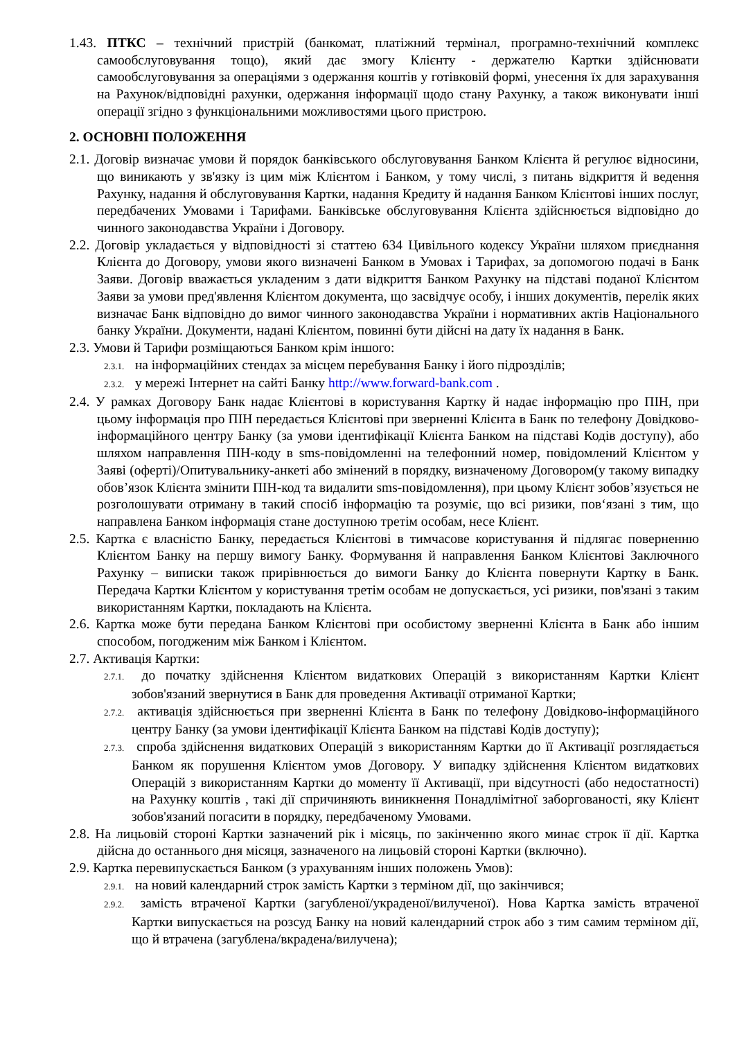1.43. ПТКС – технічний пристрій (банкомат, платіжний термінал, програмно-технічний комплекс самообслуговування тощо), який дає змогу Клієнту - держателю Картки здійснювати самообслуговування за операціями з одержання коштів у готівковій формі, унесення їх для зарахування на Рахунок/відповідні рахунки, одержання інформації щодо стану Рахунку, а також виконувати інші операції згідно з функціональними можливостями цього пристрою.
2. ОСНОВНІ ПОЛОЖЕННЯ
2.1. Договір визначає умови й порядок банківського обслуговування Банком Клієнта й регулює відносини, що виникають у зв'язку із цим між Клієнтом і Банком, у тому числі, з питань відкриття й ведення Рахунку, надання й обслуговування Картки, надання Кредиту й надання Банком Клієнтові інших послуг, передбачених Умовами і Тарифами. Банківське обслуговування Клієнта здійснюється відповідно до чинного законодавства України і Договору.
2.2. Договір укладається у відповідності зі статтею 634 Цивільного кодексу України шляхом приєднання Клієнта до Договору, умови якого визначені Банком в Умовах і Тарифах, за допомогою подачі в Банк Заяви. Договір вважається укладеним з дати відкриття Банком Рахунку на підставі поданої Клієнтом Заяви за умови пред'явлення Клієнтом документа, що засвідчує особу, і інших документів, перелік яких визначає Банк відповідно до вимог чинного законодавства України і нормативних актів Національного банку України. Документи, надані Клієнтом, повинні бути дійсні на дату їх надання в Банк.
2.3. Умови й Тарифи розміщаються Банком крім іншого:
2.3.1. на інформаційних стендах за місцем перебування Банку і його підрозділів;
2.3.2. у мережі Інтернет на сайті Банку http://www.forward-bank.com .
2.4. У рамках Договору Банк надає Клієнтові в користування Картку й надає інформацію про ПІН, при цьому інформація про ПІН передається Клієнтові при зверненні Клієнта в Банк по телефону Довідково-інформаційного центру Банку (за умови ідентифікації Клієнта Банком на підставі Кодів доступу), або шляхом направлення ПІН-коду в sms-повідомленні на телефонний номер, повідомлений Клієнтом у Заяві (оферті)/Опитувальнику-анкеті або змінений в порядку, визначеному Договором(у такому випадку обов’язок Клієнта змінити ПІН-код та видалити sms-повідомлення), при цьому Клієнт зобов’язується не розголошувати отриману в такий спосіб інформацію та розуміє, що всі ризики, пов‘язані з тим, що направлена Банком інформація стане доступною третім особам, несе Клієнт.
2.5. Картка є власністю Банку, передається Клієнтові в тимчасове користування й підлягає поверненню Клієнтом Банку на першу вимогу Банку. Формування й направлення Банком Клієнтові Заключного Рахунку – виписки також прирівнюється до вимоги Банку до Клієнта повернути Картку в Банк. Передача Картки Клієнтом у користування третім особам не допускається, усі ризики, пов'язані з таким використанням Картки, покладають на Клієнта.
2.6. Картка може бути передана Банком Клієнтові при особистому зверненні Клієнта в Банк або іншим способом, погодженим між Банком і Клієнтом.
2.7. Активація Картки:
2.7.1. до початку здійснення Клієнтом видаткових Операцій з використанням Картки Клієнт зобов'язаний звернутися в Банк для проведення Активації отриманої Картки;
2.7.2. активація здійснюється при зверненні Клієнта в Банк по телефону Довідково-інформаційного центру Банку (за умови ідентифікації Клієнта Банком на підставі Кодів доступу);
2.7.3. спроба здійснення видаткових Операцій з використанням Картки до її Активації розглядається Банком як порушення Клієнтом умов Договору. У випадку здійснення Клієнтом видаткових Операцій з використанням Картки до моменту її Активації, при відсутності (або недостатності) на Рахунку коштів , такі дії спричиняють виникнення Понадлімітної заборгованості, яку Клієнт зобов'язаний погасити в порядку, передбаченому Умовами.
2.8. На лицьовій стороні Картки зазначений рік і місяць, по закінченню якого минає строк її дії. Картка дійсна до останнього дня місяця, зазначеного на лицьовій стороні Картки (включно).
2.9. Картка перевипускається Банком (з урахуванням інших положень Умов):
2.9.1. на новий календарний строк замість Картки з терміном дії, що закінчився;
2.9.2. замість втраченої Картки (загубленої/украденої/вилученої). Нова Картка замість втраченої Картки випускається на розсуд Банку на новий календарний строк або з тим самим терміном дії, що й втрачена (загублена/вкрадена/вилучена);